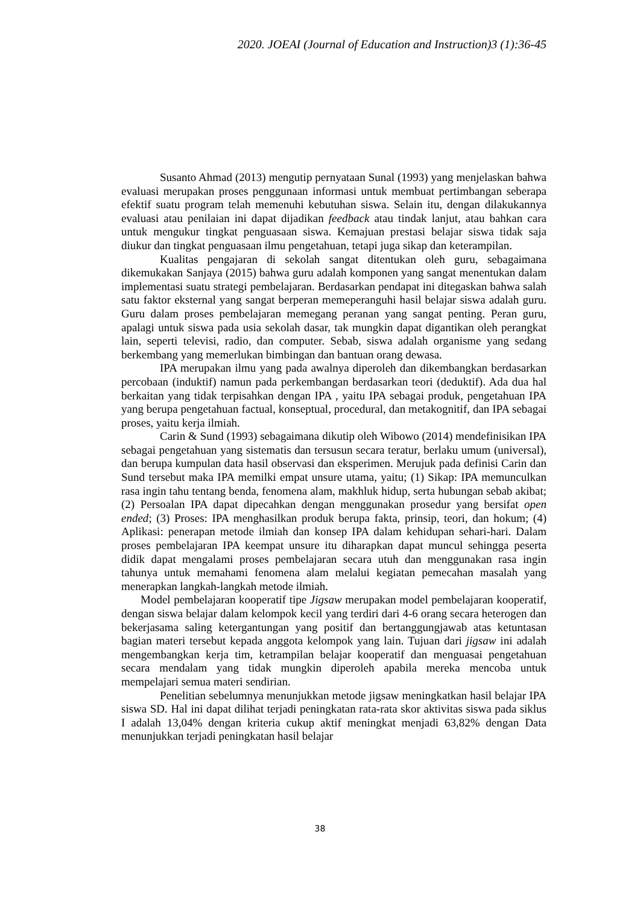2020. JOEAI (Journal of Education and Instruction)3 (1):36-45
Susanto Ahmad (2013) mengutip pernyataan Sunal (1993) yang menjelaskan bahwa evaluasi merupakan proses penggunaan informasi untuk membuat pertimbangan seberapa efektif suatu program telah memenuhi kebutuhan siswa. Selain itu, dengan dilakukannya evaluasi atau penilaian ini dapat dijadikan feedback atau tindak lanjut, atau bahkan cara untuk mengukur tingkat penguasaan siswa. Kemajuan prestasi belajar siswa tidak saja diukur dan tingkat penguasaan ilmu pengetahuan, tetapi juga sikap dan keterampilan.
Kualitas pengajaran di sekolah sangat ditentukan oleh guru, sebagaimana dikemukakan Sanjaya (2015) bahwa guru adalah komponen yang sangat menentukan dalam implementasi suatu strategi pembelajaran. Berdasarkan pendapat ini ditegaskan bahwa salah satu faktor eksternal yang sangat berperan memeperanguhi hasil belajar siswa adalah guru. Guru dalam proses pembelajaran memegang peranan yang sangat penting. Peran guru, apalagi untuk siswa pada usia sekolah dasar, tak mungkin dapat digantikan oleh perangkat lain, seperti televisi, radio, dan computer. Sebab, siswa adalah organisme yang sedang berkembang yang memerlukan bimbingan dan bantuan orang dewasa.
IPA merupakan ilmu yang pada awalnya diperoleh dan dikembangkan berdasarkan percobaan (induktif) namun pada perkembangan berdasarkan teori (deduktif). Ada dua hal berkaitan yang tidak terpisahkan dengan IPA , yaitu IPA sebagai produk, pengetahuan IPA yang berupa pengetahuan factual, konseptual, procedural, dan metakognitif, dan IPA sebagai proses, yaitu kerja ilmiah.
Carin & Sund (1993) sebagaimana dikutip oleh Wibowo (2014) mendefinisikan IPA sebagai pengetahuan yang sistematis dan tersusun secara teratur, berlaku umum (universal), dan berupa kumpulan data hasil observasi dan eksperimen. Merujuk pada definisi Carin dan Sund tersebut maka IPA memilki empat unsure utama, yaitu; (1) Sikap: IPA memunculkan rasa ingin tahu tentang benda, fenomena alam, makhluk hidup, serta hubungan sebab akibat; (2) Persoalan IPA dapat dipecahkan dengan menggunakan prosedur yang bersifat open ended; (3) Proses: IPA menghasilkan produk berupa fakta, prinsip, teori, dan hokum; (4) Aplikasi: penerapan metode ilmiah dan konsep IPA dalam kehidupan sehari-hari. Dalam proses pembelajaran IPA keempat unsure itu diharapkan dapat muncul sehingga peserta didik dapat mengalami proses pembelajaran secara utuh dan menggunakan rasa ingin tahunya untuk memahami fenomena alam melalui kegiatan pemecahan masalah yang menerapkan langkah-langkah metode ilmiah.
Model pembelajaran kooperatif tipe Jigsaw merupakan model pembelajaran kooperatif, dengan siswa belajar dalam kelompok kecil yang terdiri dari 4-6 orang secara heterogen dan bekerjasama saling ketergantungan yang positif dan bertanggungjawab atas ketuntasan bagian materi tersebut kepada anggota kelompok yang lain. Tujuan dari jigsaw ini adalah mengembangkan kerja tim, ketrampilan belajar kooperatif dan menguasai pengetahuan secara mendalam yang tidak mungkin diperoleh apabila mereka mencoba untuk mempelajari semua materi sendirian.
Penelitian sebelumnya menunjukkan metode jigsaw meningkatkan hasil belajar IPA siswa SD. Hal ini dapat dilihat terjadi peningkatan rata-rata skor aktivitas siswa pada siklus I adalah 13,04% dengan kriteria cukup aktif meningkat menjadi 63,82% dengan Data menunjukkan terjadi peningkatan hasil belajar
38